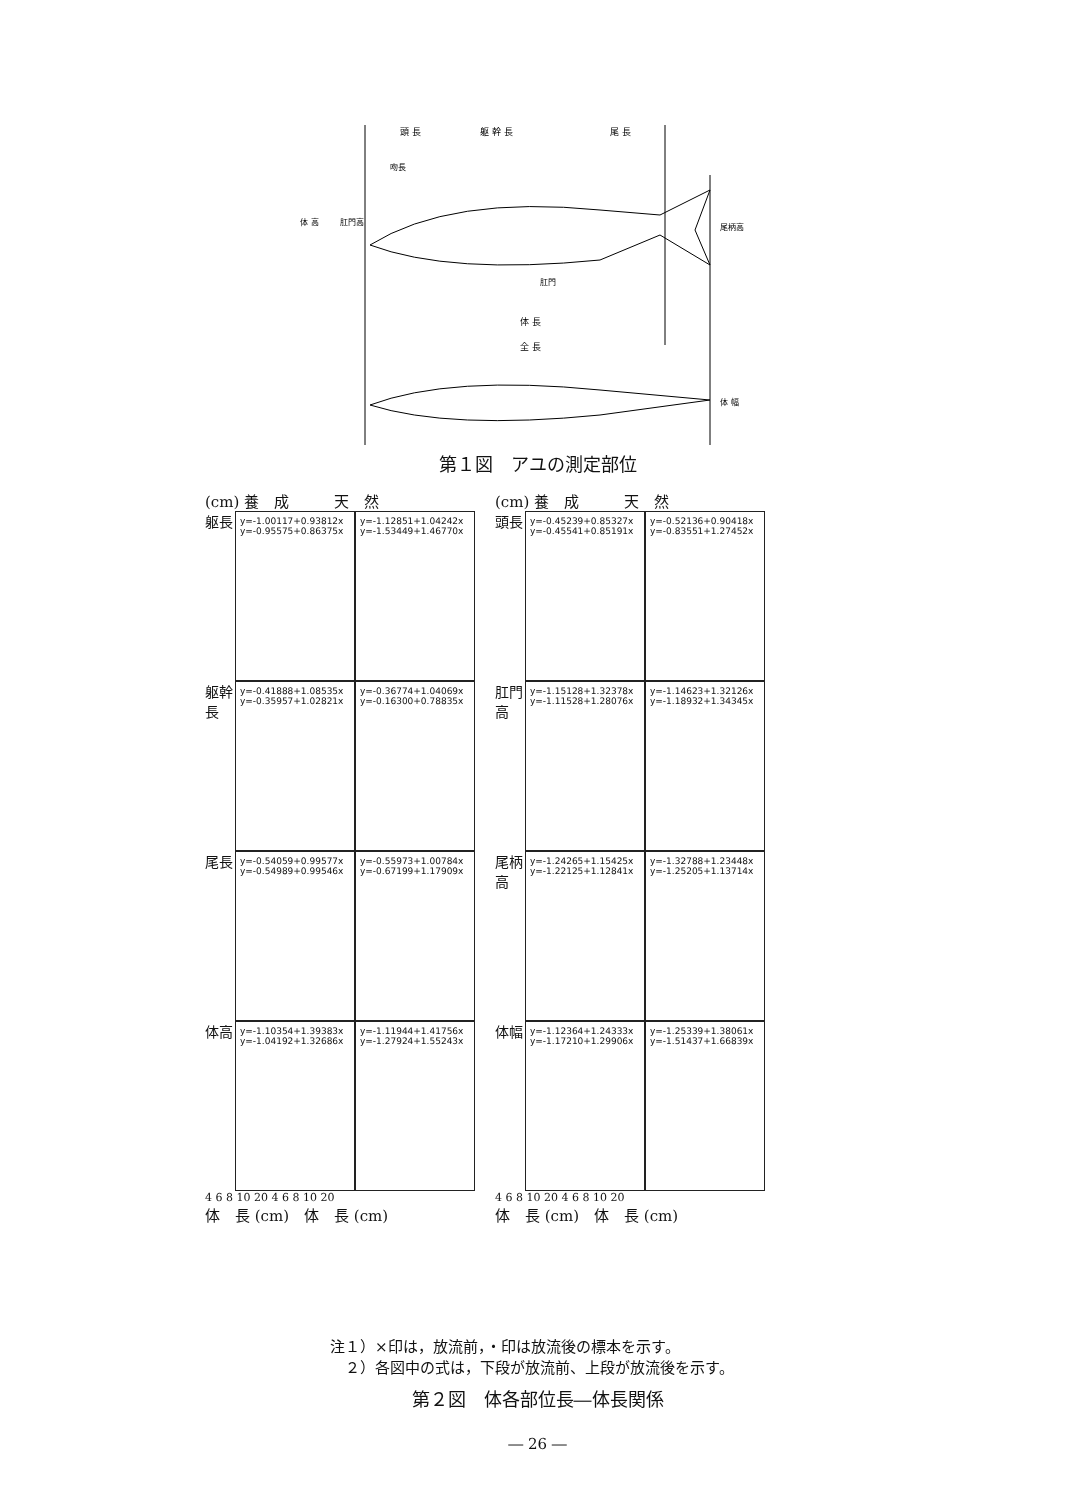頭 長
躯 幹 長
尾 長
吻長
体 高
肛門高
尾柄高
肛門
体 長
全 長
体 幅
第１図　アユの測定部位
(cm) 養　成　　　天　然
躯長
y=-1.00117+0.93812x y=-0.95575+0.86375x
y=-1.12851+1.04242x y=-1.53449+1.46770x
躯幹長
y=-0.41888+1.08535x y=-0.35957+1.02821x
y=-0.36774+1.04069x y=-0.16300+0.78835x
尾長
y=-0.54059+0.99577x y=-0.54989+0.99546x
y=-0.55973+1.00784x y=-0.67199+1.17909x
体高
y=-1.10354+1.39383x y=-1.04192+1.32686x
y=-1.11944+1.41756x y=-1.27924+1.55243x
4 6 8 10 20 4 6 8 10 20
体　長 (cm)　体　長 (cm)
(cm) 養　成　　　天　然
頭長
y=-0.45239+0.85327x y=-0.45541+0.85191x
y=-0.52136+0.90418x y=-0.83551+1.27452x
肛門高
y=-1.15128+1.32378x y=-1.11528+1.28076x
y=-1.14623+1.32126x y=-1.18932+1.34345x
尾柄高
y=-1.24265+1.15425x y=-1.22125+1.12841x
y=-1.32788+1.23448x y=-1.25205+1.13714x
体幅
y=-1.12364+1.24333x y=-1.17210+1.29906x
y=-1.25339+1.38061x y=-1.51437+1.66839x
4 6 8 10 20 4 6 8 10 20
体　長 (cm)　体　長 (cm)
注１）×印は，放流前，・印は放流後の標本を示す。
　２）各図中の式は，下段が放流前、上段が放流後を示す。
第２図　体各部位長―体長関係
― 26 ―